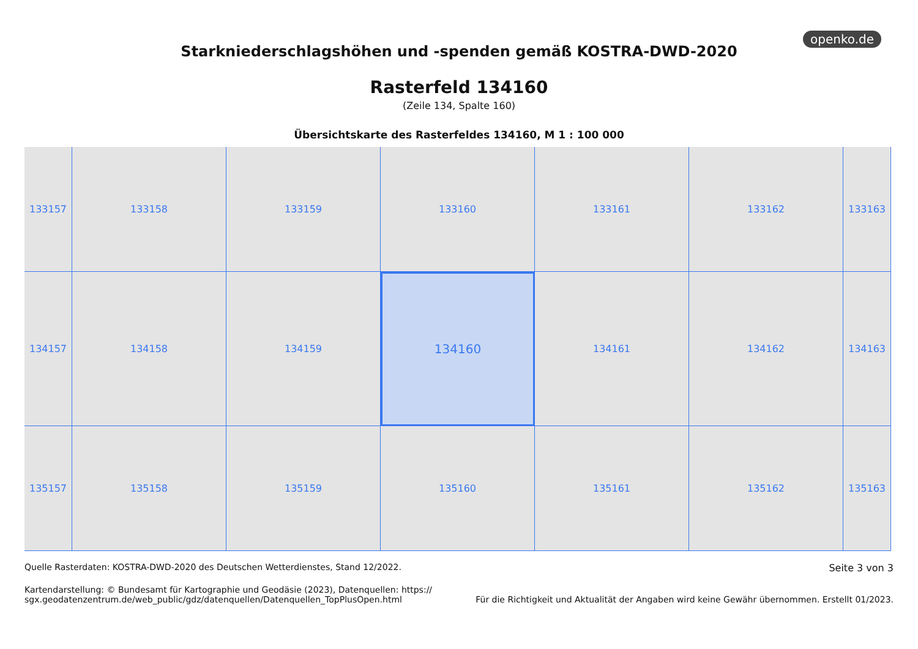openko.de
Starkniederschlagshöhen und -spenden gemäß KOSTRA-DWD-2020
Rasterfeld 134160
(Zeile 134, Spalte 160)
Übersichtskarte des Rasterfeldes 134160, M 1 : 100 000
133157
133158
133159
133160
133161
133162
133163
134157
134158
134159
134160
134161
134162
134163
135157
135158
135159
135160
135161
135162
135163
Quelle Rasterdaten: KOSTRA-DWD-2020 des Deutschen Wetterdienstes, Stand 12/2022.
Seite 3 von 3
Kartendarstellung: © Bundesamt für Kartographie und Geodäsie (2023), Datenquellen: https://
sgx.geodatenzentrum.de/web_public/gdz/datenquellen/Datenquellen_TopPlusOpen.html
Für die Richtigkeit und Aktualität der Angaben wird keine Gewähr übernommen. Erstellt 01/2023.